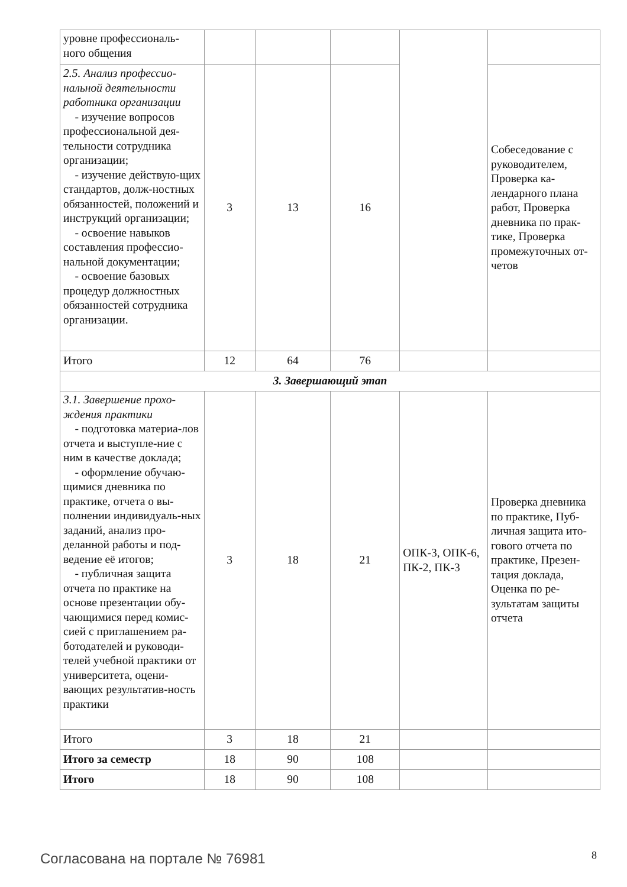| уровне профессиональ-ного общения | | | | | |
| 2.5. Анализ профессио-нальной деятельности работника организации - изучение вопросов профессиональной дея-тельности сотрудника организации; - изучение действую-щих стандартов, долж-ностных обязанностей, положений и инструкций организации; - освоение навыков составления профессио-нальной документации; - освоение базовых процедур должностных обязанностей сотрудника организации. | 3 | 13 | 16 | | Собеседование с руководителем, Проверка ка-лендарного плана работ, Проверка дневника по прак-тике, Проверка промежуточных от-четов |
| Итого | 12 | 64 | 76 | | |
| 3. Завершающий этап | | | | | |
| 3.1. Завершение прохо-ждения практики - подготовка материа-лов отчета и выступле-ние с ним в качестве доклада; - оформление обучаю-щимися дневника по практике, отчета о вы-полнении индивидуаль-ных заданий, анализ про-деланной работы и под-ведение её итогов; - публичная защита отчета по практике на основе презентации обу-чающимися перед комис-сией с приглашением ра-ботодателей и руководи-телей учебной практики от университета, оцени-вающих результатив-ность практики | 3 | 18 | 21 | ОПК-3, ОПК-6, ПК-2, ПК-3 | Проверка дневника по практике, Пуб-личная защита ито-гового отчета по практике, Презен-тация доклада, Оценка по ре-зультатам защиты отчета |
| Итого | 3 | 18 | 21 | | |
| Итого за семестр | 18 | 90 | 108 | | |
| Итого | 18 | 90 | 108 | | |
Согласована на портале № 76981 8